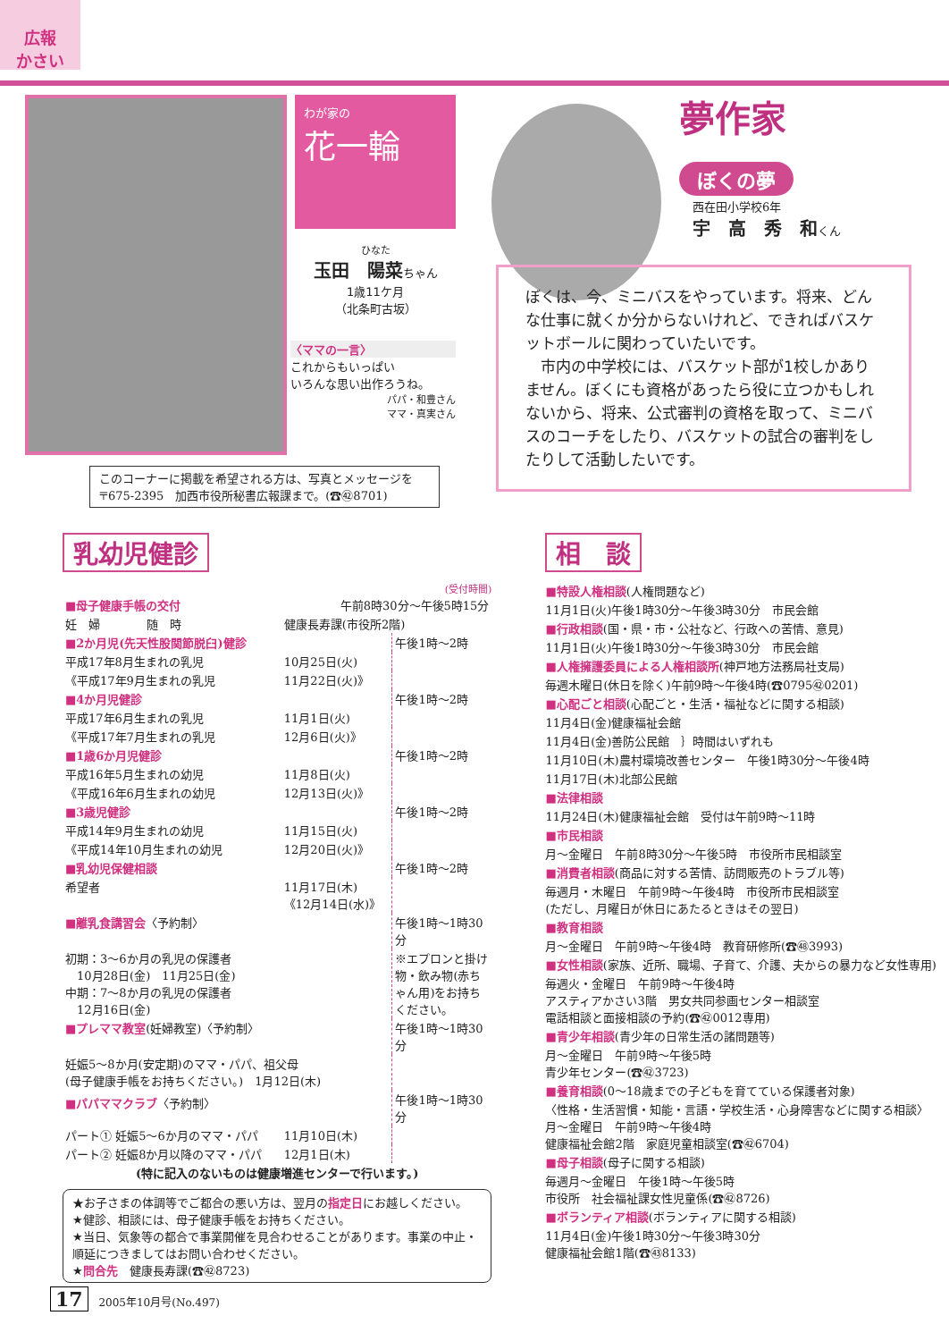広報
かさい
わが家の
花一輪
ひなた
玉田　陽菜ちゃん
1歳11ケ月
（北条町古坂）
〈ママの一言〉
これからもいっぱい
いろんな思い出作ろうね。
パパ・和豊さん
ママ・真実さん
このコーナーに掲載を希望される方は、写真とメッセージを
〒675-2395　加西市役所秘書広報課まで。(☎㊷8701)
夢作家
ぼくの夢
西在田小学校6年
宇　高　秀　和くん
ぼくは、今、ミニバスをやっています。将来、どんな仕事に就くか分からないけれど、できればバスケットボールに関わっていたいです。
　市内の中学校には、バスケット部が1校しかありません。ぼくにも資格があったら役に立つかもしれないから、将来、公式審判の資格を取って、ミニバスのコーチをしたり、バスケットの試合の審判をしたりして活動したいです。
乳幼児健診
(受付時間)
| ■母子健康手帳の交付 | 午前8時30分～午後5時15分 | |
| 妊 婦 随 時 | 健康長寿課(市役所2階) | |
| ■2か月児(先天性股関節脱臼)健診 | | 午後1時～2時 |
| 平成17年8月生まれの乳児 | 10月25日(火) | |
| 《平成17年9月生まれの乳児 | 11月22日(火)》 | |
| ■4か月児健診 | | 午後1時～2時 |
| 平成17年6月生まれの乳児 | 11月1日(火) | |
| 《平成17年7月生まれの乳児 | 12月6日(火)》 | |
| ■1歳6か月児健診 | | 午後1時～2時 |
| 平成16年5月生まれの幼児 | 11月8日(火) | |
| 《平成16年6月生まれの幼児 | 12月13日(火)》 | |
| ■3歳児健診 | | 午後1時～2時 |
| 平成14年9月生まれの幼児 | 11月15日(火) | |
| 《平成14年10月生まれの幼児 | 12月20日(火)》 | |
| ■乳幼児保健相談 | | 午後1時～2時 |
| 希望者 | 11月17日(木) 《12月14日(水)》 | |
| ■離乳食講習会 〈予約制〉 | | 午後1時～1時30分 |
| 初期：3～6か月の乳児の保護者 10月28日(金) 11月25日(金) 中期：7～8か月の乳児の保護者 12月16日(金) | | ※エプロンと掛け物・飲み物(赤ちゃん用)をお持ちください。 |
| ■プレママ教室 (妊婦教室)〈予約制〉 | | 午後1時～1時30分 |
| 妊娠5～8か月(安定期)のママ・パパ、祖父母 (母子健康手帳をお持ちください。) 1月12日(木) | | |
| ■パパママクラブ 〈予約制〉 | | 午後1時～1時30分 |
| パート① 妊娠5～6か月のママ・パパ | 11月10日(木) | |
| パート② 妊娠8か月以降のママ・パパ | 12月1日(木) | |
(特に記入のないものは健康増進センターで行います。)
★お子さまの体調等でご都合の悪い方は、翌月の指定日にお越しください。
★健診、相談には、母子健康手帳をお持ちください。
★当日、気象等の都合で事業開催を見合わせることがあります。事業の中止・順延につきましてはお問い合わせください。
★問合先　健康長寿課(☎㊷8723)
相　談
■特設人権相談(人権問題など)
11月1日(火)午後1時30分～午後3時30分　市民会館
■行政相談(国・県・市・公社など、行政への苦情、意見)
11月1日(火)午後1時30分～午後3時30分　市民会館
■人権擁護委員による人権相談所(神戸地方法務局社支局)
毎週木曜日(休日を除く)午前9時～午後4時(☎0795㊷0201)
■心配ごと相談(心配ごと・生活・福祉などに関する相談)
11月4日(金)健康福祉会館
11月4日(金)善防公民館　｝時間はいずれも
11月10日(木)農村環境改善センター　午後1時30分～午後4時
11月17日(木)北部公民館
■法律相談
11月24日(木)健康福祉会館　受付は午前9時～11時
■市民相談
月～金曜日　午前8時30分～午後5時　市役所市民相談室
■消費者相談(商品に対する苦情、訪問販売のトラブル等)
毎週月・木曜日　午前9時～午後4時　市役所市民相談室
(ただし、月曜日が休日にあたるときはその翌日)
■教育相談
月～金曜日　午前9時～午後4時　教育研修所(☎㊽3993)
■女性相談(家族、近所、職場、子育て、介護、夫からの暴力など女性専用)
毎週火・金曜日　午前9時～午後4時
アスティアかさい3階　男女共同参画センター相談室
電話相談と面接相談の予約(☎㊷0012専用)
■青少年相談(青少年の日常生活の諸問題等)
月～金曜日　午前9時～午後5時
青少年センター(☎㊷3723)
■養育相談(0～18歳までの子どもを育てている保護者対象)
〈性格・生活習慣・知能・言語・学校生活・心身障害などに関する相談〉
月～金曜日　午前9時～午後4時
健康福祉会館2階　家庭児童相談室(☎㊷6704)
■母子相談(母子に関する相談)
毎週月～金曜日　午後1時～午後5時
市役所　社会福祉課女性児童係(☎㊷8726)
■ボランティア相談(ボランティアに関する相談)
11月4日(金)午後1時30分～午後3時30分
健康福祉会館1階(☎㊸8133)
17 2005年10月号(No.497)